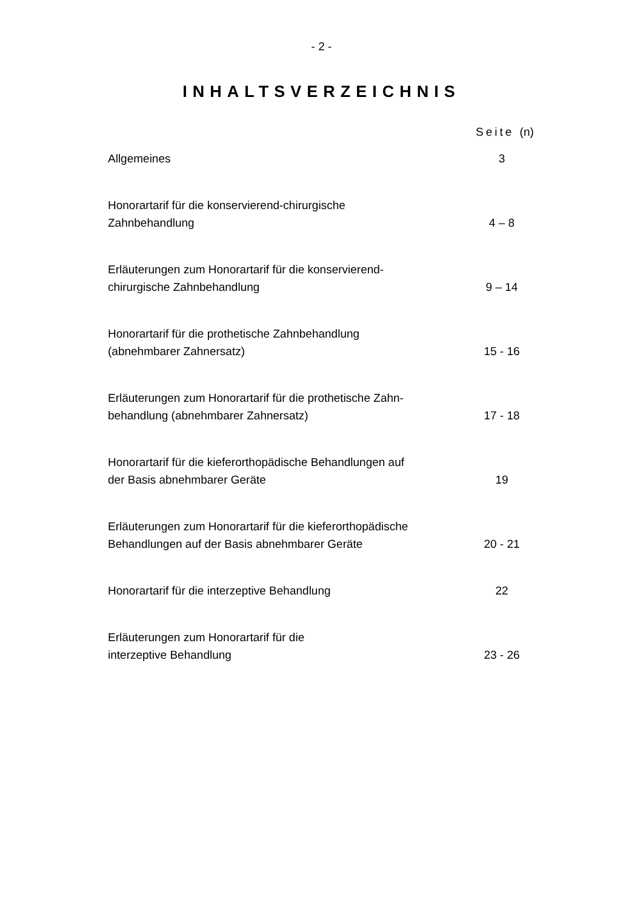- 2 -
INHALTSVERZEICHNIS
Seite (n)
Allgemeines 3
Honorartarif für die konservierend-chirurgische
Zahnbehandlung
4 – 8
Erläuterungen zum Honorartarif für die konservierend-
chirurgische Zahnbehandlung
9 – 14
Honorartarif für die prothetische Zahnbehandlung
(abnehmbarer Zahnersatz)
15 - 16
Erläuterungen zum Honorartarif für die prothetische Zahn-
behandlung (abnehmbarer Zahnersatz)
17 - 18
Honorartarif für die kieferorthopädische Behandlungen auf
der Basis abnehmbarer Geräte
19
Erläuterungen zum Honorartarif für die kieferorthopädische
Behandlungen auf der Basis abnehmbarer Geräte
20 - 21
Honorartarif für die interzeptive Behandlung
22
Erläuterungen zum Honorartarif für die
interzeptive Behandlung
23 - 26